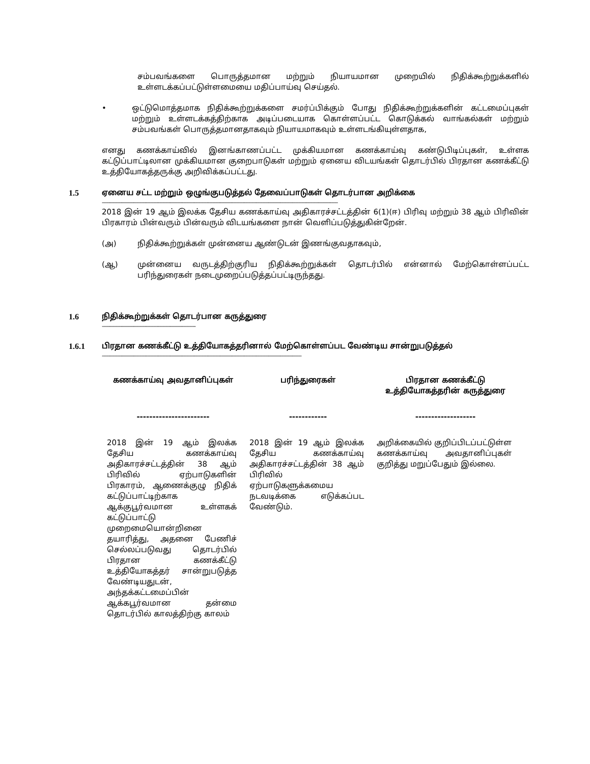சம்பவங்களை பொருத்தமான மற்றும் நியாயமான முறையில் நிதிக்கூற்றுக்களில் உள்ளடக்கப்பட்டுள்ளமையை மதிப்பாய்வு செய்தல்.
• ஒட்டுமொத்தமாக நிதிக்கூற்றுக்களை சமர்ப்பிக்கும் போது நிதிக்கூற்றுக்களின் கட்டமைப்புகள் மற்றும் உள்ளடக்கத்திற்காக அடிப்படையாக கொள்ளப்பட்ட கொடுக்கல் வாங்கல்கள் மற்றும் சம்பவங்கள் பொருத்தமானதாகவும் நியாயமாகவும் உள்ளடங்கியுள்ளதாக,
எனது கணக்காய்வில் இனங்காணப்பட்ட முக்கியமான கணக்காய்வு கண்டுபிடிப்புகள், உள்ளக கட்டுப்பாட்டிலான முக்கியமான குறைபாடுகள் மற்றும் ஏனைய விடயங்கள் தொடர்பில் பிரதான கணக்கீட்டு உத்தியோகத்தருக்கு அறிவிக்கப்பட்டது.
1.5 ஏனைய சட்ட மற்றும் ஒழுங்குபடுத்தல் தேவைப்பாடுகள் தொடர்பான அறிக்கை
------------------------------------------------------------------------------------------------------------------------------------------------------------
2018 இன் 19 ஆம் இலக்க தேசிய கணக்காய்வு அதிகாரச்சட்டத்தின் 6(1)(ஈ) பிரிவு மற்றும் 38 ஆம் பிரிவின் பிரகாரம் பின்வரும் பின்வரும் விடயங்களை நான் வெளிப்படுத்துகின்றேன்.
(அ) நிதிக்கூற்றுக்கள் முன்னைய ஆண்டுடன் இணங்குவதாகவும்,
(ஆ) முன்னைய வருடத்திற்குரிய நிதிக்கூற்றுக்கள் தொடர்பில் என்னால் மேற்கொள்ளப்பட்ட பரிந்துரைகள் நடைமுறைப்படுத்தப்பட்டிருந்தது.
1.6 நிதிக்கூற்றுக்கள் தொடர்பான கருத்துரை
--------------------------------------------------------------
1.6.1 பிரதான கணக்கீட்டு உத்தியோகத்தரினால் மேற்கொள்ளப்பட வேண்டிய சான்றுபடுத்தல்
------------------------------------------------------------------------------------------------------------------------------------
| கணக்காய்வு அவதானிப்புகள் | பரிந்துரைகள் | பிரதான கணக்கீட்டு உத்தியோகத்தரின் கருத்துரை |
| --- | --- | --- |
| ----------------------- | ------------ | ------------------- |
| 2018 இன் 19 ஆம் இலக்க தேசிய கணக்காய்வு அதிகாரச்சட்டத்தின் 38 ஆம் பிரிவில் ஏற்பாடுகளின் பிரகாரம், ஆணைக்குழு நிதிக் கட்டுப்பாட்டிற்காக ஆக்குபூர்வமான உள்ளகக் கட்டுப்பாட்டு முறைமையொன்றினை தயாரித்து, அதனை பேணிச் செல்லப்படுவது தொடர்பில் பிரதான கணக்கீட்டு உத்தியோகத்தர் சான்றுபடுத்த வேண்டியதுடன், அந்தக்கட்டமைப்பின் ஆக்கபூர்வமான தன்மை தொடர்பில் காலத்திற்கு காலம் | 2018 இன் 19 ஆம் இலக்க தேசிய கணக்காய்வு அதிகாரச்சட்டத்தின் 38 ஆம் பிரிவில் ஏற்பாடுகளுக்கமைய நடவடிக்கை எடுக்கப்பட வேண்டும். | அறிக்கையில் குறிப்பிடப்பட்டுள்ள கணக்காய்வு அவதானிப்புகள் குறித்து மறுப்பேதும் இல்லை. |